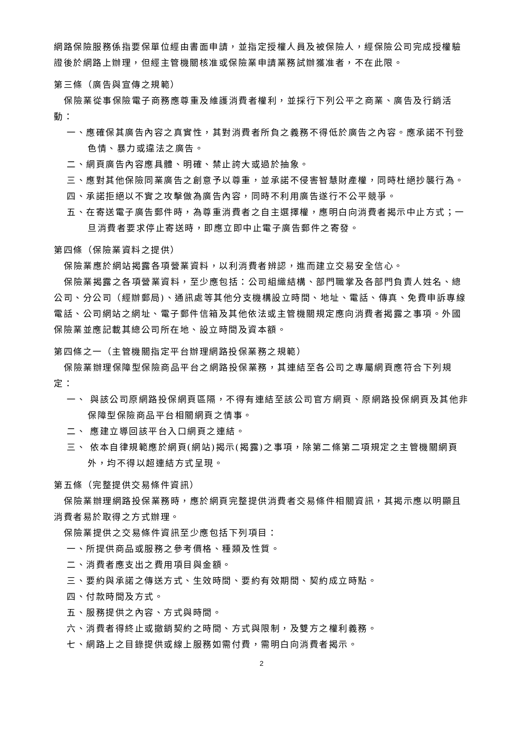網路保險服務係指要保單位經由書面申請，並指定授權人員及被保險人，經保險公司完成授權驗證後於網路上辦理，但經主管機關核准或保險業申請業務試辦獲准者，不在此限。
第三條（廣告與宣傳之規範）
保險業從事保險電子商務應尊重及維護消費者權利，並採行下列公平之商業、廣告及行銷活動：
一、應確保其廣告內容之真實性，其對消費者所負之義務不得低於廣告之內容。應承諾不刊登色情、暴力或違法之廣告。
二、網頁廣告內容應具體、明確、禁止誇大或過於抽象。
三、應對其他保險同業廣告之創意予以尊重，並承諾不侵害智慧財產權，同時杜絕抄襲行為。
四、承諾拒絕以不實之攻擊做為廣告內容，同時不利用廣告遂行不公平競爭。
五、在寄送電子廣告郵件時，為尊重消費者之自主選擇權，應明白向消費者揭示中止方式；一旦消費者要求停止寄送時，即應立即中止電子廣告郵件之寄發。
第四條（保險業資料之提供）
保險業應於網站揭露各項營業資料，以利消費者辨認，進而建立交易安全信心。
保險業揭露之各項營業資料，至少應包括：公司組織結構、部門職掌及各部門負責人姓名、總公司、分公司（經辦郵局)、通訊處等其他分支機構設立時間、地址、電話、傳真、免費申訴專線電話、公司網站之網址、電子郵件信箱及其他依法或主管機關規定應向消費者揭露之事項。外國保險業並應記載其總公司所在地、設立時間及資本額。
第四條之一（主管機關指定平台辦理網路投保業務之規範）
保險業辦理保障型保險商品平台之網路投保業務，其連結至各公司之專屬網頁應符合下列規定：
一、 與該公司原網路投保網頁區隔，不得有連結至該公司官方網頁、原網路投保網頁及其他非保障型保險商品平台相關網頁之情事。
二、 應建立導回該平台入口網頁之連結。
三、 依本自律規範應於網頁(網站)揭示(揭露)之事項，除第二條第二項規定之主管機關網頁外，均不得以超連結方式呈現。
第五條（完整提供交易條件資訊）
保險業辦理網路投保業務時，應於網頁完整提供消費者交易條件相關資訊，其揭示應以明顯且消費者易於取得之方式辦理。
保險業提供之交易條件資訊至少應包括下列項目：
一、所提供商品或服務之參考價格、種類及性質。
二、消費者應支出之費用項目與金額。
三、要約與承諾之傳送方式、生效時間、要約有效期間、契約成立時點。
四、付款時間及方式。
五、服務提供之內容、方式與時間。
六、消費者得終止或撤銷契約之時間、方式與限制，及雙方之權利義務。
七、網路上之目錄提供或線上服務如需付費，需明白向消費者揭示。
2